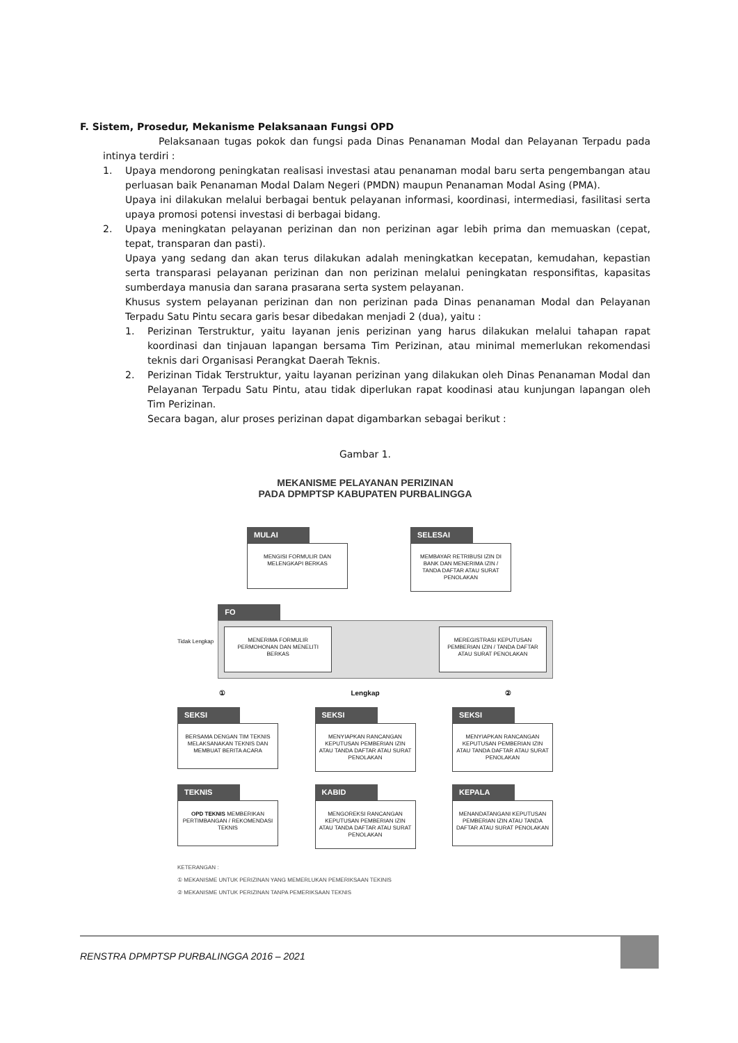F. Sistem, Prosedur, Mekanisme Pelaksanaan Fungsi OPD
Pelaksanaan tugas pokok dan fungsi pada Dinas Penanaman Modal dan Pelayanan Terpadu pada intinya terdiri :
1. Upaya mendorong peningkatan realisasi investasi atau penanaman modal baru serta pengembangan atau perluasan baik Penanaman Modal Dalam Negeri (PMDN) maupun Penanaman Modal Asing (PMA).
Upaya ini dilakukan melalui berbagai bentuk pelayanan informasi, koordinasi, intermediasi, fasilitasi serta upaya promosi potensi investasi di berbagai bidang.
2. Upaya meningkatan pelayanan perizinan dan non perizinan agar lebih prima dan memuaskan (cepat, tepat, transparan dan pasti).
Upaya yang sedang dan akan terus dilakukan adalah meningkatkan kecepatan, kemudahan, kepastian serta transparasi pelayanan perizinan dan non perizinan melalui peningkatan responsifitas, kapasitas sumberdaya manusia dan sarana prasarana serta system pelayanan.
Khusus system pelayanan perizinan dan non perizinan pada Dinas penanaman Modal dan Pelayanan Terpadu Satu Pintu secara garis besar dibedakan menjadi 2 (dua), yaitu :
1. Perizinan Terstruktur, yaitu layanan jenis perizinan yang harus dilakukan melalui tahapan rapat koordinasi dan tinjauan lapangan bersama Tim Perizinan, atau minimal memerlukan rekomendasi teknis dari Organisasi Perangkat Daerah Teknis.
2. Perizinan Tidak Terstruktur, yaitu layanan perizinan yang dilakukan oleh Dinas Penanaman Modal dan Pelayanan Terpadu Satu Pintu, atau tidak diperlukan rapat koodinasi atau kunjungan lapangan oleh Tim Perizinan.
Secara bagan, alur proses perizinan dapat digambarkan sebagai berikut :
Gambar 1.
MEKANISME PELAYANAN PERIZINAN
PADA DPMPTSP KABUPATEN PURBALINGGA
MULAI
MENGISI FORMULIR DAN MELENGKAPI BERKAS
SELESAI
MEMBAYAR RETRIBUSI IZIN DI BANK DAN MENERIMA IZIN / TANDA DAFTAR ATAU SURAT PENOLAKAN
Tidak Lengkap
FO
MENERIMA FORMULIR PERMOHONAN DAN MENELITI BERKAS
MEREGISTRASI KEPUTUSAN PEMBERIAN IZIN / TANDA DAFTAR ATAU SURAT PENOLAKAN
① Lengkap ②
SEKSI
BERSAMA DENGAN TIM TEKNIS MELAKSANAKAN TEKNIS DAN MEMBUAT BERITA ACARA
SEKSI
MENYIAPKAN RANCANGAN KEPUTUSAN PEMBERIAN IZIN ATAU TANDA DAFTAR ATAU SURAT PENOLAKAN
SEKSI
MENYIAPKAN RANCANGAN KEPUTUSAN PEMBERIAN IZIN ATAU TANDA DAFTAR ATAU SURAT PENOLAKAN
TEKNIS
OPD TEKNIS MEMBERIKAN PERTIMBANGAN / REKOMENDASI TEKNIS
KABID
MENGOREKSI RANCANGAN KEPUTUSAN PEMBERIAN IZIN ATAU TANDA DAFTAR ATAU SURAT PENOLAKAN
KEPALA
MENANDATANGANI KEPUTUSAN PEMBERIAN IZIN ATAU TANDA DAFTAR ATAU SURAT PENOLAKAN
KETERANGAN :
① MEKANISME UNTUK PERIZINAN YANG MEMERLUKAN PEMERIKSAAN TEKINIS
② MEKANISME UNTUK PERIZINAN TANPA PEMERIKSAAN TEKNIS
RENSTRA DPMPTSP PURBALINGGA 2016 – 2021